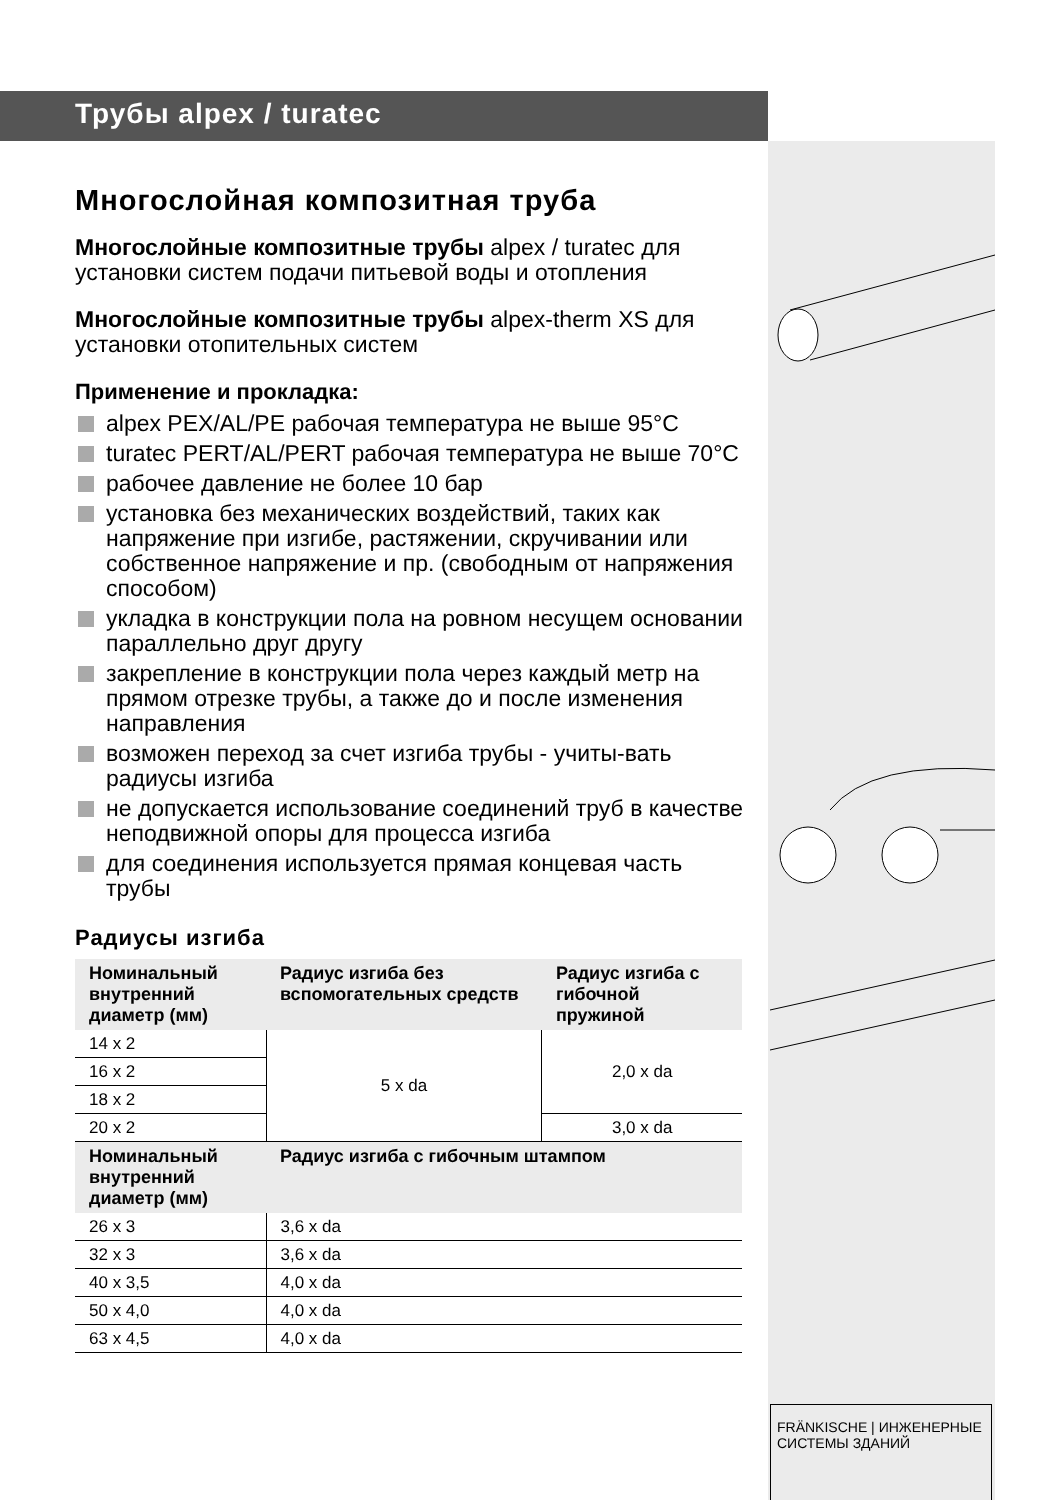Трубы alpex / turatec
Многослойная композитная труба
Многослойные композитные трубы alpex / turatec для установки систем подачи питьевой воды и отопления
Многослойные композитные трубы alpex-therm XS для установки отопительных систем
Применение и прокладка:
alpex PEX/AL/PE рабочая температура не выше 95°C
turatec PERT/AL/PERT рабочая температура не выше 70°C
рабочее давление не более 10 бар
установка без механических воздействий, таких как напряжение при изгибе, растяжении, скручивании или собственное напряжение и пр. (свободным от напряжения способом)
укладка в конструкции пола на ровном несущем основании параллельно друг другу
закрепление в конструкции пола через каждый метр на прямом отрезке трубы, а также до и после изменения направления
возможен переход за счет изгиба трубы - учиты-вать радиусы изгиба
не допускается использование соединений труб в качестве неподвижной опоры для процесса изгиба
для соединения используется прямая концевая часть трубы
Радиусы изгиба
| Номинальный внутренний диаметр (мм) | Радиус изгиба без вспомогательных средств | Радиус изгиба с гибочной пружиной |
| --- | --- | --- |
| 14 x 2 | 5 x da | 2,0 x da |
| 16 x 2 | | |
| 18 x 2 | | |
| 20 x 2 | | 3,0 x da |
| Номинальный внутренний диаметр (мм) | Радиус изгиба с гибочным штампом | |
| 26 x 3 | 3,6 x da | |
| 32 x 3 | 3,6 x da | |
| 40 x 3,5 | 4,0 x da | |
| 50 x 4,0 | 4,0 x da | |
| 63 x 4,5 | 4,0 x da | |
FRÄNKISCHE | ИНЖЕНЕРНЫЕ СИСТЕМЫ ЗДАНИЙ